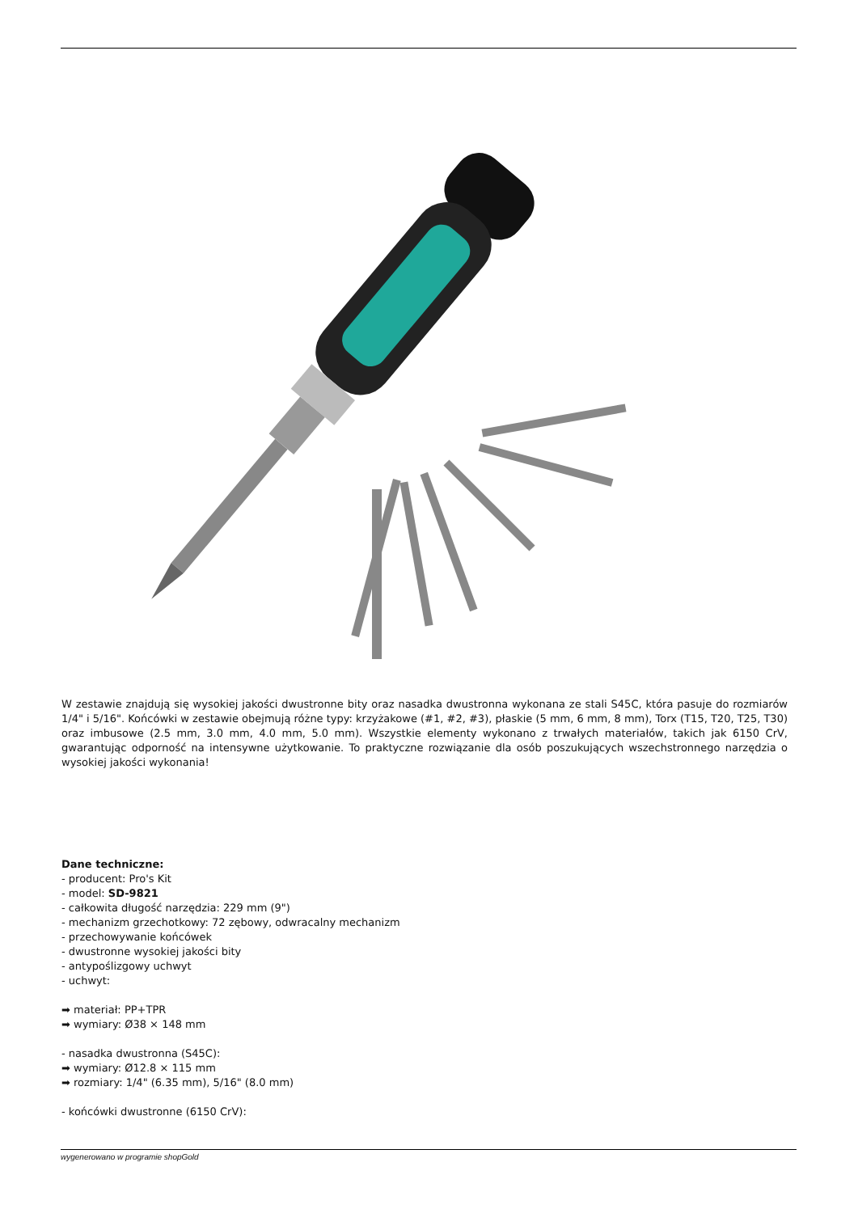W zestawie znajdują się wysokiej jakości dwustronne bity oraz nasadka dwustronna wykonana ze stali S45C, która pasuje do rozmiarów 1/4" i 5/16". Końcówki w zestawie obejmują różne typy: krzyżakowe (#1, #2, #3), płaskie (5 mm, 6 mm, 8 mm), Torx (T15, T20, T25, T30) oraz imbusowe (2.5 mm, 3.0 mm, 4.0 mm, 5.0 mm). Wszystkie elementy wykonano z trwałych materiałów, takich jak 6150 CrV, gwarantując odporność na intensywne użytkowanie. To praktyczne rozwiązanie dla osób poszukujących wszechstronnego narzędzia o wysokiej jakości wykonania!
Dane techniczne:
- producent: Pro's Kit
- model: SD-9821
- całkowita długość narzędzia: 229 mm (9")
- mechanizm grzechotkowy: 72 zębowy, odwracalny mechanizm
- przechowywanie końcówek
- dwustronne wysokiej jakości bity
- antypoślizgowy uchwyt
- uchwyt:
➡ materiał: PP+TPR
➡ wymiary: Ø38 × 148 mm
- nasadka dwustronna (S45C):
➡ wymiary: Ø12.8 × 115 mm
➡ rozmiary: 1/4" (6.35 mm), 5/16" (8.0 mm)
- końcówki dwustronne (6150 CrV):
wygenerowano w programie shopGold